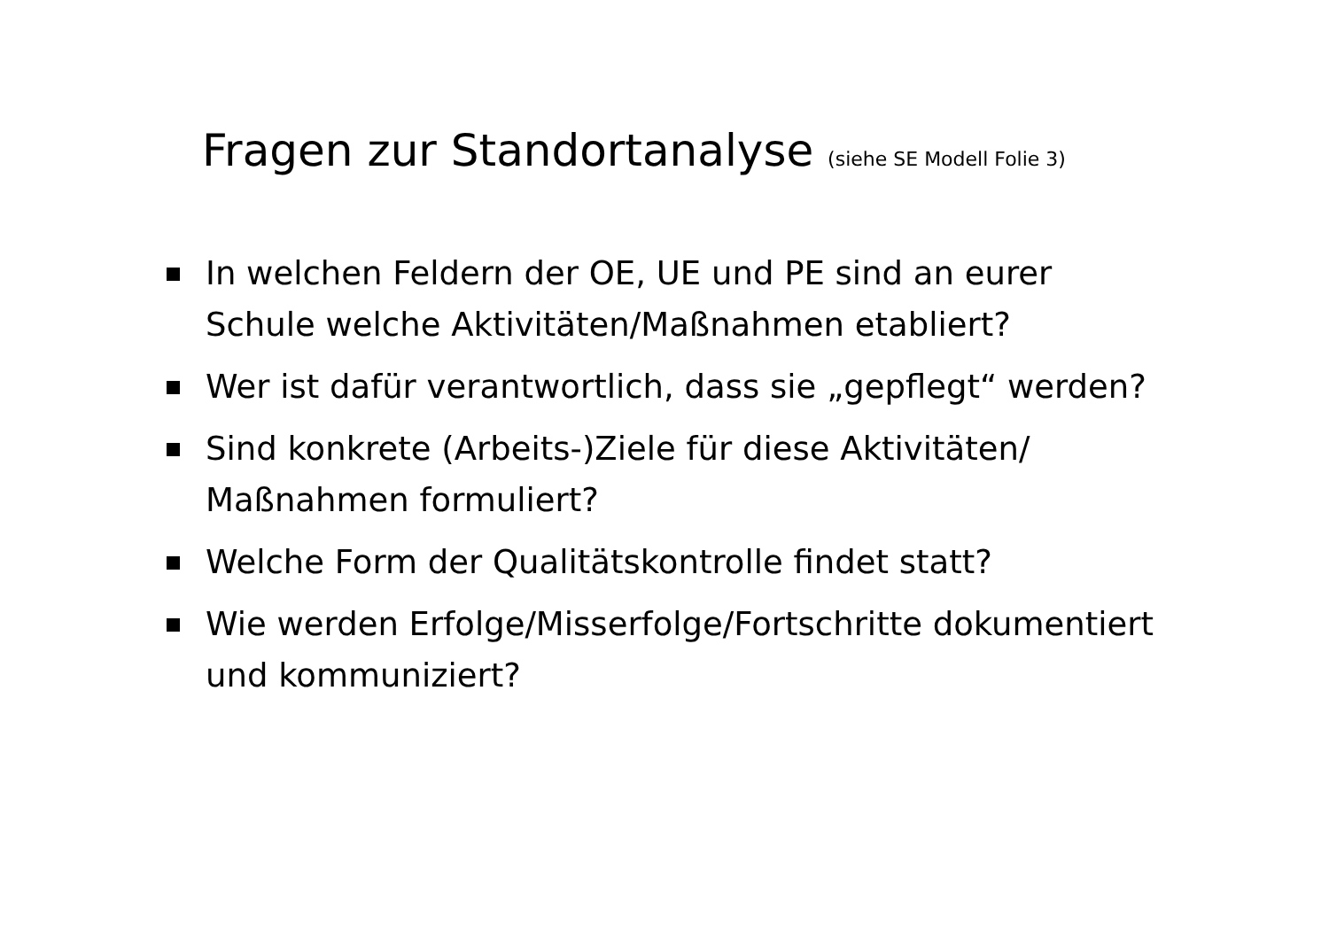Fragen zur Standortanalyse (siehe SE Modell Folie 3)
In welchen Feldern der OE, UE und PE sind an eurer Schule welche Aktivitäten/Maßnahmen etabliert?
Wer ist dafür verantwortlich, dass sie „gepflegt“ werden?
Sind konkrete (Arbeits-)Ziele für diese Aktivitäten/ Maßnahmen formuliert?
Welche Form der Qualitätskontrolle findet statt?
Wie werden Erfolge/Misserfolge/Fortschritte dokumentiert und kommuniziert?